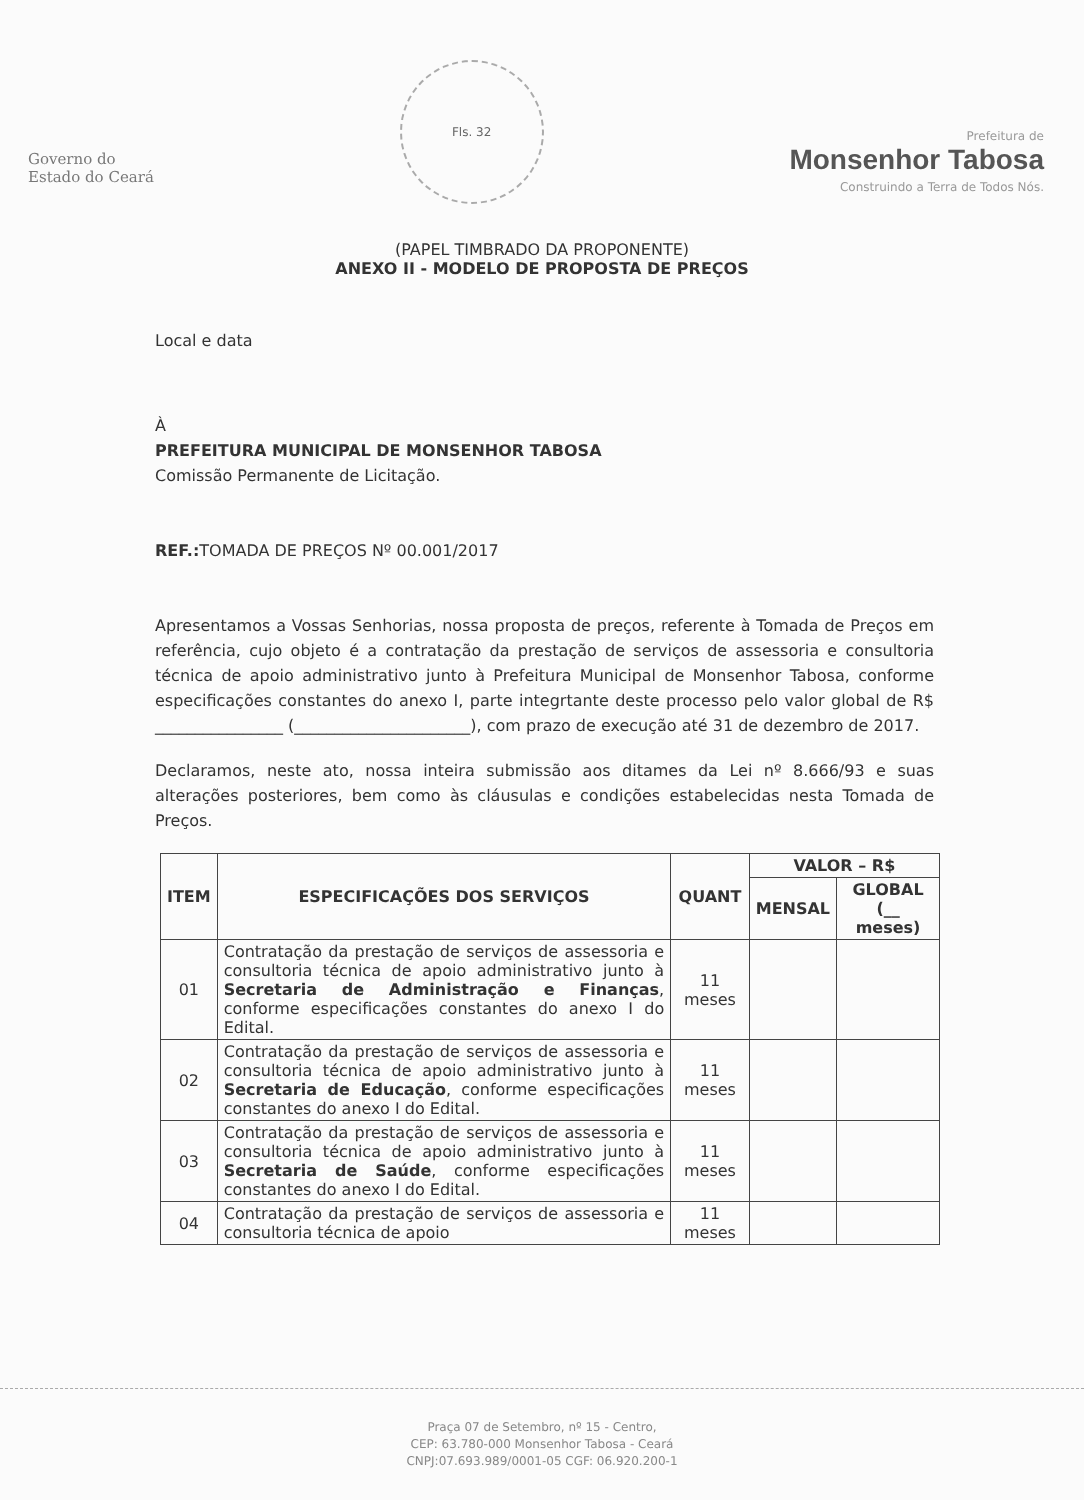Governo do
Estado do Ceará
Fls. 32
Prefeitura de
Monsenhor Tabosa
Construindo a Terra de Todos Nós.
(PAPEL TIMBRADO DA PROPONENTE)
ANEXO II - MODELO DE PROPOSTA DE PREÇOS
Local e data
À
PREFEITURA MUNICIPAL DE MONSENHOR TABOSA
Comissão Permanente de Licitação.
REF.: TOMADA DE PREÇOS Nº 00.001/2017
Apresentamos a Vossas Senhorias, nossa proposta de preços, referente à Tomada de Preços em referência, cujo objeto é a contratação da prestação de serviços de assessoria e consultoria técnica de apoio administrativo junto à Prefeitura Municipal de Monsenhor Tabosa, conforme especificações constantes do anexo I, parte integrtante deste processo pelo valor global de R$ ________________ (______________________), com prazo de execução até 31 de dezembro de 2017.
Declaramos, neste ato, nossa inteira submissão aos ditames da Lei nº 8.666/93 e suas alterações posteriores, bem como às cláusulas e condições estabelecidas nesta Tomada de Preços.
| ITEM | ESPECIFICAÇÕES DOS SERVIÇOS | QUANT | VALOR – R$ | |
| --- | --- | --- | --- | --- |
| | | | MENSAL | GLOBAL (__ meses) |
| 01 | Contratação da prestação de serviços de assessoria e consultoria técnica de apoio administrativo junto à Secretaria de Administração e Finanças , conforme especificações constantes do anexo I do Edital. | 11 meses | | |
| 02 | Contratação da prestação de serviços de assessoria e consultoria técnica de apoio administrativo junto à Secretaria de Educação , conforme especificações constantes do anexo I do Edital. | 11 meses | | |
| 03 | Contratação da prestação de serviços de assessoria e consultoria técnica de apoio administrativo junto à Secretaria de Saúde , conforme especificações constantes do anexo I do Edital. | 11 meses | | |
| 04 | Contratação da prestação de serviços de assessoria e consultoria técnica de apoio | 11 meses | | |
Praça 07 de Setembro, nº 15 - Centro,
CEP: 63.780-000 Monsenhor Tabosa - Ceará
CNPJ:07.693.989/0001-05 CGF: 06.920.200-1